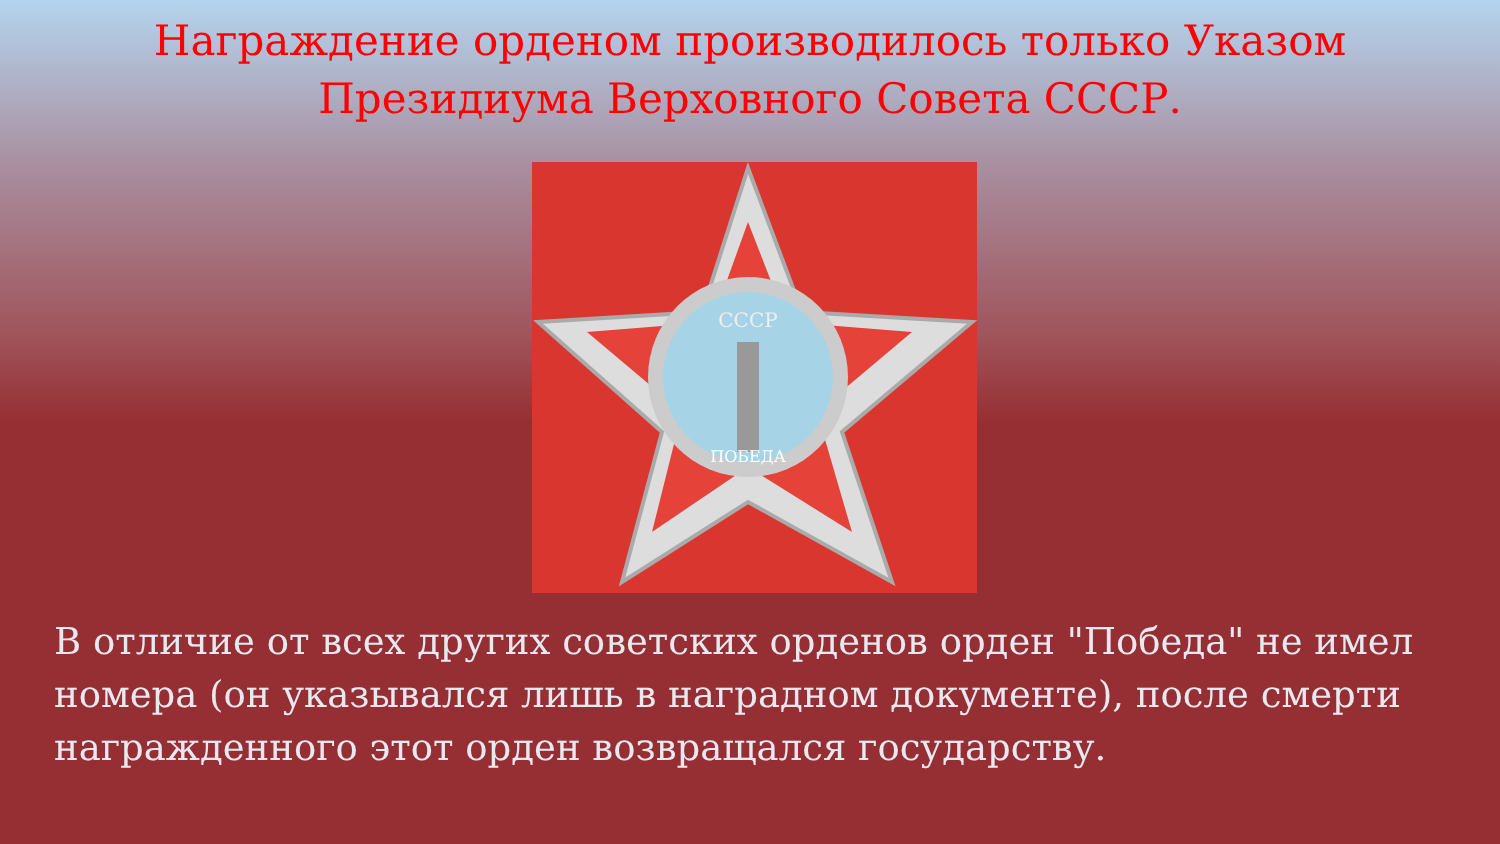Награждение орденом производилось только Указом
Президиума Верховного Совета СССР.
СССР
ПОБЕДА
В отличие от всех других советских орденов орден "Победа" не имел номера (он указывался лишь в наградном документе), после смерти награжденного этот орден возвращался государству.